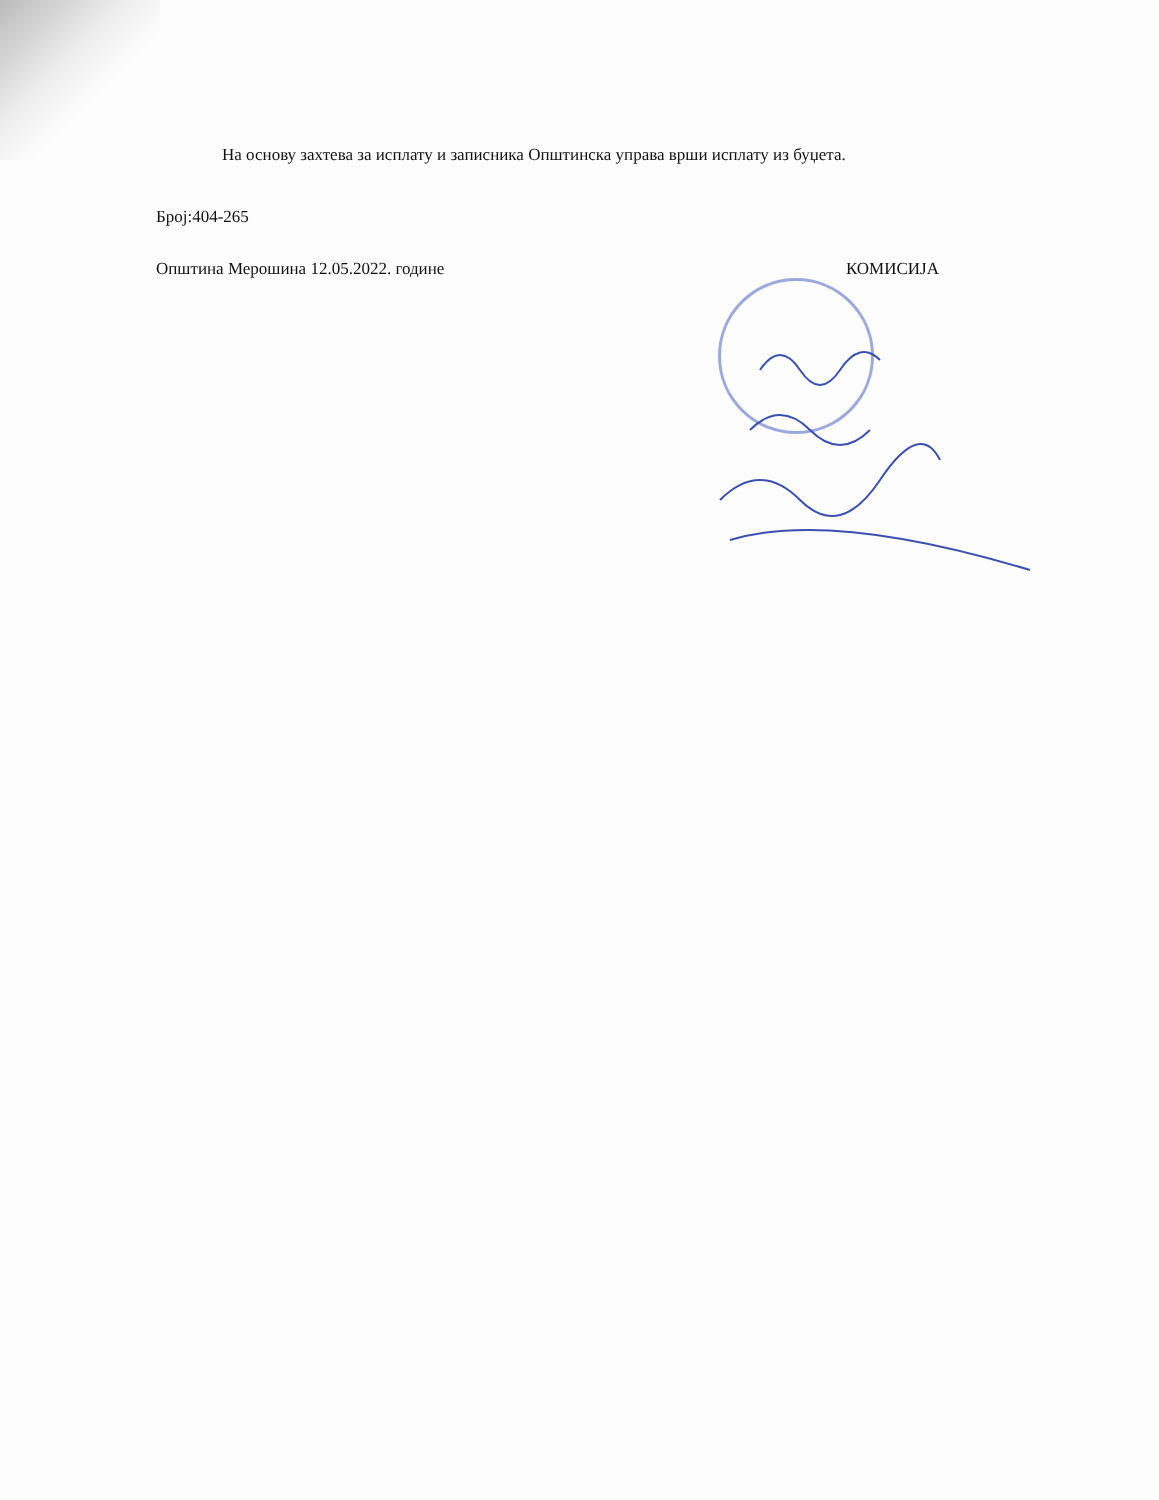На основу захтева за исплату и записника Општинска управа врши исплату из буџета.
Број:404-265
Општина Мерошина 12.05.2022. године КОМИСИЈА